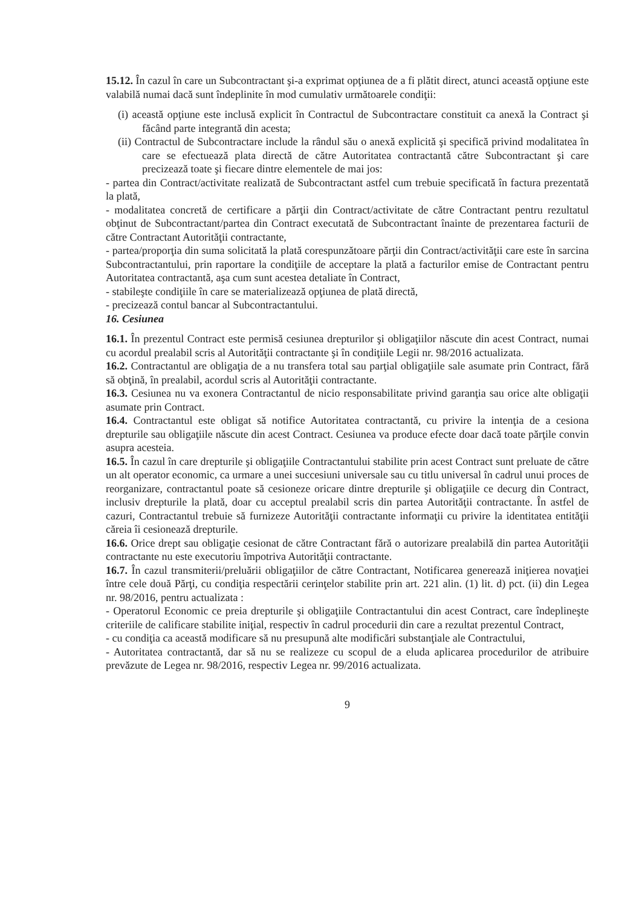15.12. În cazul în care un Subcontractant şi-a exprimat opţiunea de a fi plătit direct, atunci această opţiune este valabilă numai dacă sunt îndeplinite în mod cumulativ următoarele condiţii:
(i) această opţiune este inclusă explicit în Contractul de Subcontractare constituit ca anexă la Contract şi făcând parte integrantă din acesta;
(ii) Contractul de Subcontractare include la rândul său o anexă explicită şi specifică privind modalitatea în care se efectuează plata directă de către Autoritatea contractantă către Subcontractant şi care precizează toate şi fiecare dintre elementele de mai jos:
- partea din Contract/activitate realizată de Subcontractant astfel cum trebuie specificată în factura prezentată la plată,
- modalitatea concretă de certificare a părţii din Contract/activitate de către Contractant pentru rezultatul obţinut de Subcontractant/partea din Contract executată de Subcontractant înainte de prezentarea facturii de către Contractant Autorităţii contractante,
- partea/proporţia din suma solicitată la plată corespunzătoare părţii din Contract/activităţii care este în sarcina Subcontractantului, prin raportare la condiţiile de acceptare la plată a facturilor emise de Contractant pentru Autoritatea contractantă, aşa cum sunt acestea detaliate în Contract,
- stabileşte condiţiile în care se materializează opţiunea de plată directă,
- precizează contul bancar al Subcontractantului.
16. Cesiunea
16.1. În prezentul Contract este permisă cesiunea drepturilor şi obligaţiilor născute din acest Contract, numai cu acordul prealabil scris al Autorităţii contractante şi în condiţiile Legii nr. 98/2016 actualizata.
16.2. Contractantul are obligaţia de a nu transfera total sau parţial obligaţiile sale asumate prin Contract, fără să obţină, în prealabil, acordul scris al Autorităţii contractante.
16.3. Cesiunea nu va exonera Contractantul de nicio responsabilitate privind garanţia sau orice alte obligaţii asumate prin Contract.
16.4. Contractantul este obligat să notifice Autoritatea contractantă, cu privire la intenţia de a cesiona drepturile sau obligaţiile născute din acest Contract. Cesiunea va produce efecte doar dacă toate părţile convin asupra acesteia.
16.5. În cazul în care drepturile şi obligaţiile Contractantului stabilite prin acest Contract sunt preluate de către un alt operator economic, ca urmare a unei succesiuni universale sau cu titlu universal în cadrul unui proces de reorganizare, contractantul poate să cesioneze oricare dintre drepturile şi obligaţiile ce decurg din Contract, inclusiv drepturile la plată, doar cu acceptul prealabil scris din partea Autorităţii contractante. În astfel de cazuri, Contractantul trebuie să furnizeze Autorităţii contractante informaţii cu privire la identitatea entităţii căreia îi cesionează drepturile.
16.6. Orice drept sau obligaţie cesionat de către Contractant fără o autorizare prealabilă din partea Autorităţii contractante nu este executoriu împotriva Autorităţii contractante.
16.7. În cazul transmiterii/preluării obligaţiilor de către Contractant, Notificarea generează iniţierea novaţiei între cele două Părţi, cu condiţia respectării cerinţelor stabilite prin art. 221 alin. (1) lit. d) pct. (ii) din Legea nr. 98/2016, pentru actualizata :
- Operatorul Economic ce preia drepturile şi obligaţiile Contractantului din acest Contract, care îndeplineşte criteriile de calificare stabilite iniţial, respectiv în cadrul procedurii din care a rezultat prezentul Contract,
- cu condiţia ca această modificare să nu presupună alte modificări substanţiale ale Contractului,
- Autoritatea contractantă, dar să nu se realizeze cu scopul de a eluda aplicarea procedurilor de atribuire prevăzute de Legea nr. 98/2016, respectiv Legea nr. 99/2016 actualizata.
9